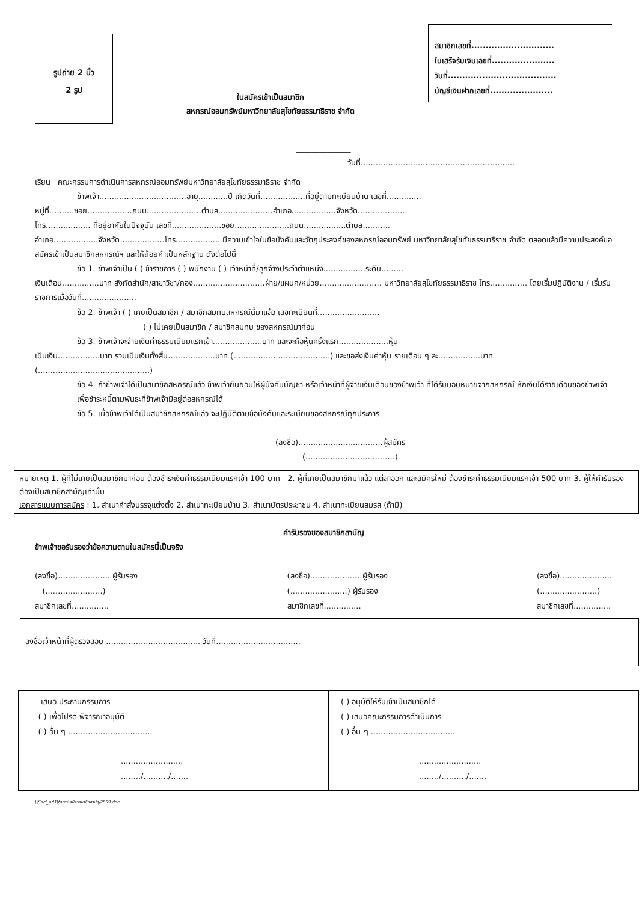รูปถ่าย 2 นิ้ว
2 รูป
ใบสมัครเข้าเป็นสมาชิก
สหกรณ์ออมทรัพย์มหาวิทยาลัยสุโขทัยธรรมาธิราช จำกัด
สมาชิกเลขที่.............................
ใบเสร็จรับเงินเลขที่......................
วันที่......................................
บัญชีเงินฝากเลขที่......................
______________
วันที่..............................................................
เรียน คณะกรรมการดำเนินการสหกรณ์ออมทรัพย์มหาวิทยาลัยสุโขทัยธรรมาธิราช จำกัด
ข้าพเจ้า...................................อายุ............ปี เกิดวันที่..................ที่อยู่ตามทะเบียนบ้าน เลขที่..............
หมู่ที่..........ซอย..................ถนน......................ตำบล......................อำเภอ..................จังหวัด....................
โทร.................. ที่อยู่อาศัยในปัจจุบัน เลขที่....................ซอย......................ถนน.................ตำบล...........
อำเภอ..................จังหวัด..................โทร.................. มีความเข้าใจในข้อบังคับและวัตถุประสงค์ของสหกรณ์ออมทรัพย์ มหาวิทยาลัยสุโขทัยธรรมาธิราช จำกัด ตลอดแล้วมีความประสงค์ขอสมัครเข้าเป็นสมาชิกสหกรณ์ฯ และให้ถ้อยคำเป็นหลักฐาน ดังต่อไปนี้
ข้อ 1. ข้าพเจ้าเป็น ( ) ข้าราชการ ( ) พนักงาน ( ) เจ้าหน้าที่/ลูกจ้างประจำตำแหน่ง.................ระดับ.........
เงินเดือน...............บาท สังกัดสำนัก/สาขาวิชา/กอง.............................ฝ่าย/แผนก/หน่วย......................... มหาวิทยาลัยสุโขทัยธรรมาธิราช โทร............... โดยเริ่มปฏิบัติงาน / เริ่มรับราชการเมื่อวันที่......................
ข้อ 2. ข้าพเจ้า ( ) เคยเป็นสมาชิก / สมาชิกสมทบสหกรณ์นี้มาแล้ว เลขทะเบียนที่.........................
( ) ไม่เคยเป็นสมาชิก / สมาชิกสมทบ ของสหกรณ์มาก่อน
ข้อ 3. ข้าพเจ้าจะจ่ายเงินค่าธรรมเนียมแรกเข้า....................บาท และจะถือหุ้นครั้งแรก....................หุ้น
เป็นเงิน.................บาท รวมเป็นเงินทั้งสิ้น...................บาท (.......................................) และขอส่งเงินค่าหุ้น รายเดือน ๆ ละ.................บาท (.............................................)
ข้อ 4. ถ้าข้าพเจ้าได้เป็นสมาชิกสหกรณ์แล้ว ข้าพเจ้ายินยอมให้ผู้บังคับบัญชา หรือเจ้าหน้าที่ผู้จ่ายเงินเดือนของข้าพเจ้า ที่ได้รับมอบหมายจากสหกรณ์ หักเงินได้รายเดือนของข้าพเจ้า เพื่อชำระหนี้ตามพันธะที่ข้าพเจ้ามีอยู่ต่อสหกรณ์ได้
ข้อ 5. เมื่อข้าพเจ้าได้เป็นสมาชิกสหกรณ์แล้ว จะปฏิบัติตามข้อบังคับและระเบียบของสหกรณ์ทุกประการ
(ลงชื่อ)..................................ผู้สมัคร
(....................................)
หมายเหตุ 1. ผู้ที่ไม่เคยเป็นสมาชิกมาก่อน ต้องชำระเงินค่าธรรมเนียมแรกเข้า 100 บาท 2. ผู้ที่เคยเป็นสมาชิกมาแล้ว แต่ลาออก และสมัครใหม่ ต้องชำระค่าธรรมเนียมแรกเข้า 500 บาท 3. ผู้ให้คำรับรองต้องเป็นสมาชิกสามัญเท่านั้น
เอกสารแนบการสมัคร : 1. สำเนาคำสั่งบรรจุแต่งตั้ง 2. สำเนาทะเบียนบ้าน 3. สำเนาบัตรประชาชน 4. สำเนาทะเบียนสมรส (ถ้ามี)
คำรับรองของสมาชิกสามัญ
ข้าพเจ้าขอรับรองว่าข้อความตามใบสมัครนี้เป็นจริง
(ลงชื่อ)..................... ผู้รับรอง
(.......................)
สมาชิกเลขที่...............
(ลงชื่อ).....................ผู้รับรอง
(.......................) ผู้รับรอง
สมาชิกเลขที่...............
(ลงชื่อ).....................
(.......................)
สมาชิกเลขที่...............
ลงชื่อเจ้าหน้าที่ผู้ตรวจสอบ ...................................... วันที่..................................
เสนอ ประธานกรรมการ
( ) เพื่อโปรด พิจารณาอนุมัติ
( ) อื่น ๆ ..................................
.........................
......../........../.......
( ) อนุมัติให้รับเข้าเป็นสมาชิกได้
( ) เสนอคณะกรรมการดำเนินการ
( ) อื่น ๆ ..................................
.........................
......../........../.......
\\Sacl_ad1\form\สมัครสมาชิกสามัญ2559.doc